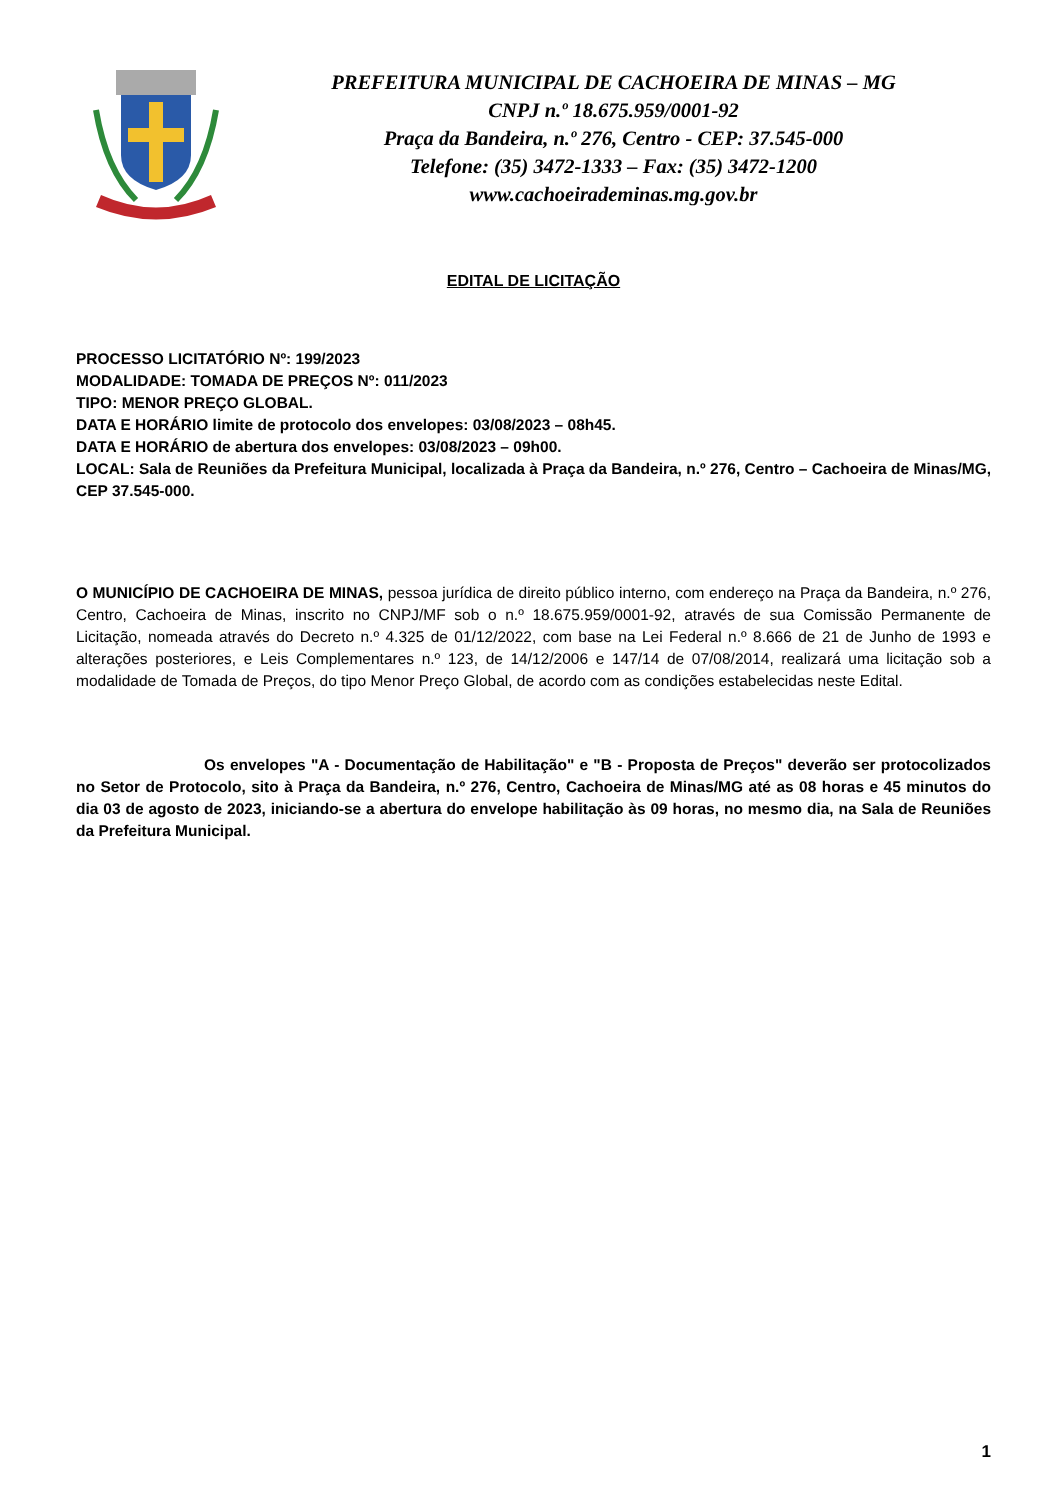PREFEITURA MUNICIPAL DE CACHOEIRA DE MINAS – MG
CNPJ n.º 18.675.959/0001-92
Praça da Bandeira, n.º 276, Centro - CEP: 37.545-000
Telefone: (35) 3472-1333 – Fax: (35) 3472-1200
www.cachoeirademinas.mg.gov.br
EDITAL DE LICITAÇÃO
PROCESSO LICITATÓRIO Nº: 199/2023
MODALIDADE: TOMADA DE PREÇOS Nº: 011/2023
TIPO: MENOR PREÇO GLOBAL.
DATA E HORÁRIO limite de protocolo dos envelopes: 03/08/2023 – 08h45.
DATA E HORÁRIO de abertura dos envelopes: 03/08/2023 – 09h00.
LOCAL: Sala de Reuniões da Prefeitura Municipal, localizada à Praça da Bandeira, n.º 276, Centro – Cachoeira de Minas/MG, CEP 37.545-000.
O MUNICÍPIO DE CACHOEIRA DE MINAS, pessoa jurídica de direito público interno, com endereço na Praça da Bandeira, n.º 276, Centro, Cachoeira de Minas, inscrito no CNPJ/MF sob o n.º 18.675.959/0001-92, através de sua Comissão Permanente de Licitação, nomeada através do Decreto n.º 4.325 de 01/12/2022, com base na Lei Federal n.º 8.666 de 21 de Junho de 1993 e alterações posteriores, e Leis Complementares n.º 123, de 14/12/2006 e 147/14 de 07/08/2014, realizará uma licitação sob a modalidade de Tomada de Preços, do tipo Menor Preço Global, de acordo com as condições estabelecidas neste Edital.
Os envelopes "A - Documentação de Habilitação" e "B - Proposta de Preços" deverão ser protocolizados no Setor de Protocolo, sito à Praça da Bandeira, n.º 276, Centro, Cachoeira de Minas/MG até as 08 horas e 45 minutos do dia 03 de agosto de 2023, iniciando-se a abertura do envelope habilitação às 09 horas, no mesmo dia, na Sala de Reuniões da Prefeitura Municipal.
1